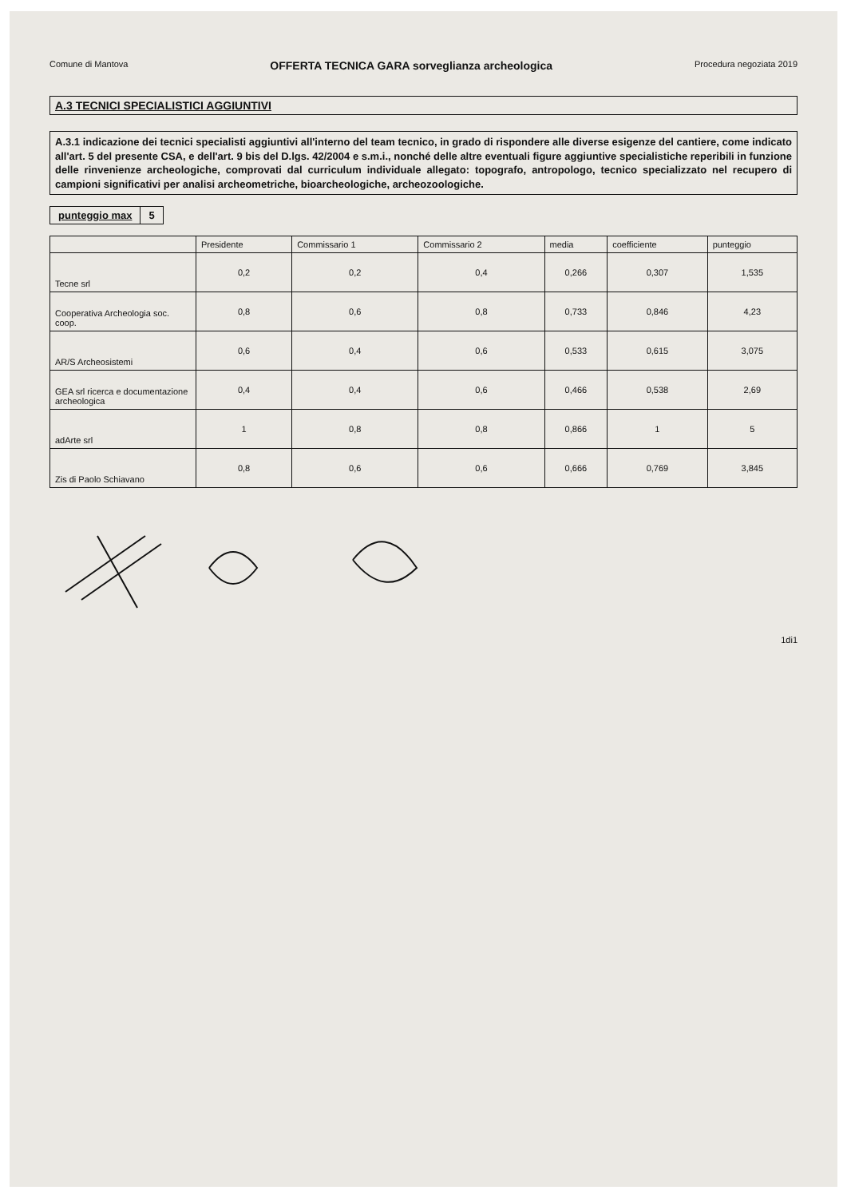Comune di Mantova OFFERTA TECNICA GARA sorveglianza archeologica Procedura negoziata 2019
A.3 TECNICI SPECIALISTICI AGGIUNTIVI
A.3.1 indicazione dei tecnici specialisti aggiuntivi all'interno del team tecnico, in grado di rispondere alle diverse esigenze del cantiere, come indicato all'art. 5 del presente CSA, e dell'art. 9 bis del D.lgs. 42/2004 e s.m.i., nonché delle altre eventuali figure aggiuntive specialistiche reperibili in funzione delle rinvenienze archeologiche, comprovati dal curriculum individuale allegato: topografo, antropologo, tecnico specializzato nel recupero di campioni significativi per analisi archeometriche, bioarcheologiche, archeozoologiche.
| punteggio max | 5 |
| | Presidente | Commissario 1 | Commissario 2 | media | coefficiente | punteggio |
| --- | --- | --- | --- | --- | --- | --- |
| Tecne srl | 0,2 | 0,2 | 0,4 | 0,266 | 0,307 | 1,535 |
| Cooperativa Archeologia soc. coop. | 0,8 | 0,6 | 0,8 | 0,733 | 0,846 | 4,23 |
| AR/S Archeosistemi | 0,6 | 0,4 | 0,6 | 0,533 | 0,615 | 3,075 |
| GEA srl ricerca e documentazione archeologica | 0,4 | 0,4 | 0,6 | 0,466 | 0,538 | 2,69 |
| adArte srl | 1 | 0,8 | 0,8 | 0,866 | 1 | 5 |
| Zis di Paolo Schiavano | 0,8 | 0,6 | 0,6 | 0,666 | 0,769 | 3,845 |
1di1